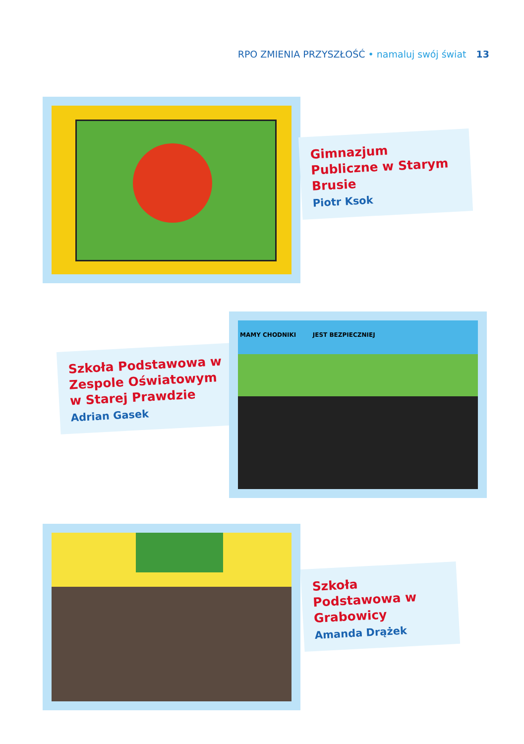RPO ZMIENIA PRZYSZŁOŚĆ • namaluj swój świat 13
Gimnazjum Publiczne w Starym Brusie
Piotr Ksok
Szkoła Podstawowa w Zespole Oświatowym w Starej Prawdzie
Adrian Gasek
MAMY CHODNIKI JEST BEZPIECZNIEJ
Szkoła Podstawowa w Grabowicy
Amanda Drążek